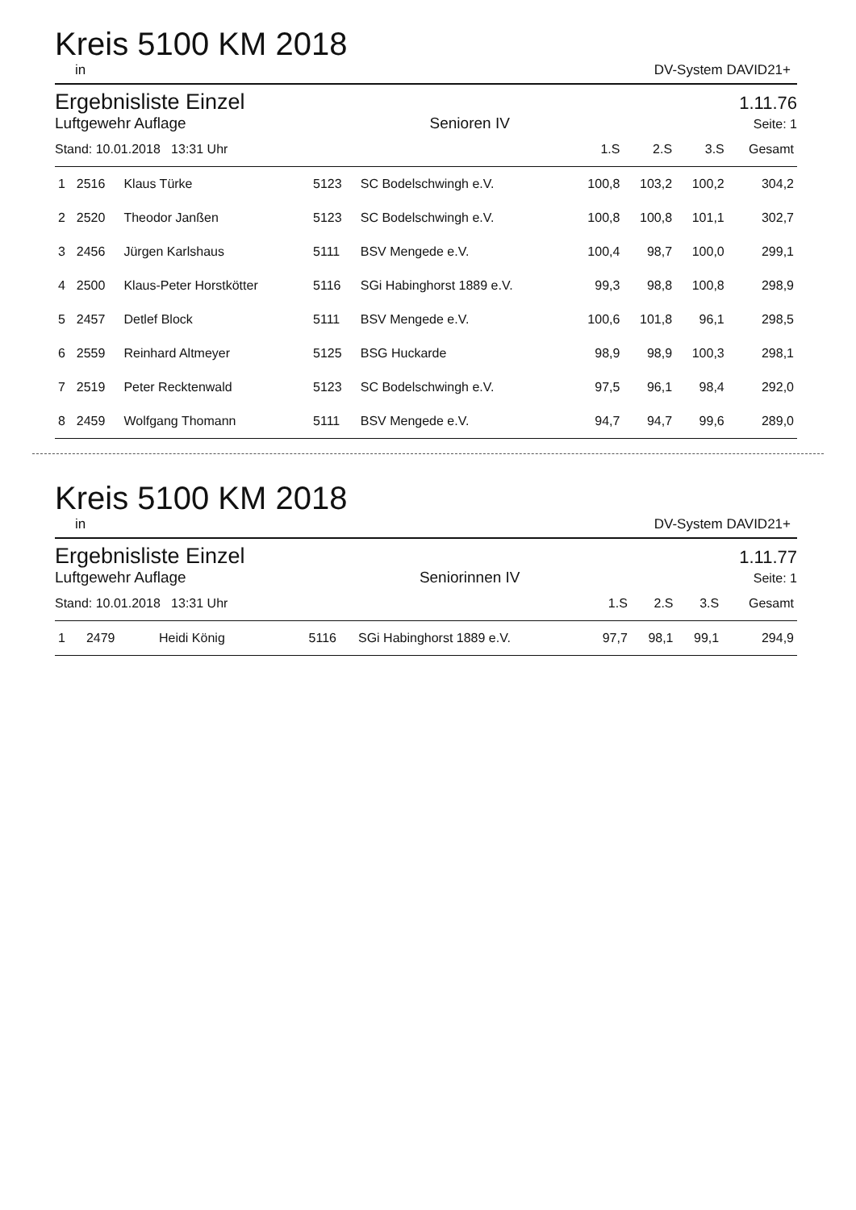Kreis 5100 KM 2018
in DV-System DAVID21+
Ergebnisliste Einzel 1.11.76
Luftgewehr Auflage Senioren IV Seite: 1
| Stand: 10.01.2018 13:31 Uhr | | | | | 1.S | 2.S | 3.S | Gesamt |
| --- | --- | --- | --- | --- | --- | --- | --- | --- |
| 1 | 2516 | Klaus Türke | 5123 | SC Bodelschwingh e.V. | 100,8 | 103,2 | 100,2 | 304,2 |
| 2 | 2520 | Theodor Janßen | 5123 | SC Bodelschwingh e.V. | 100,8 | 100,8 | 101,1 | 302,7 |
| 3 | 2456 | Jürgen Karlshaus | 5111 | BSV Mengede e.V. | 100,4 | 98,7 | 100,0 | 299,1 |
| 4 | 2500 | Klaus-Peter Horstkötter | 5116 | SGi Habinghorst 1889 e.V. | 99,3 | 98,8 | 100,8 | 298,9 |
| 5 | 2457 | Detlef Block | 5111 | BSV Mengede e.V. | 100,6 | 101,8 | 96,1 | 298,5 |
| 6 | 2559 | Reinhard Altmeyer | 5125 | BSG Huckarde | 98,9 | 98,9 | 100,3 | 298,1 |
| 7 | 2519 | Peter Recktenwald | 5123 | SC Bodelschwingh e.V. | 97,5 | 96,1 | 98,4 | 292,0 |
| 8 | 2459 | Wolfgang Thomann | 5111 | BSV Mengede e.V. | 94,7 | 94,7 | 99,6 | 289,0 |
Kreis 5100 KM 2018
in DV-System DAVID21+
Ergebnisliste Einzel 1.11.77
Luftgewehr Auflage Seniorinnen IV Seite: 1
| Stand: 10.01.2018 13:31 Uhr | | | | | 1.S | 2.S | 3.S | Gesamt |
| --- | --- | --- | --- | --- | --- | --- | --- | --- |
| 1 | 2479 | Heidi König | 5116 | SGi Habinghorst 1889 e.V. | 97,7 | 98,1 | 99,1 | 294,9 |